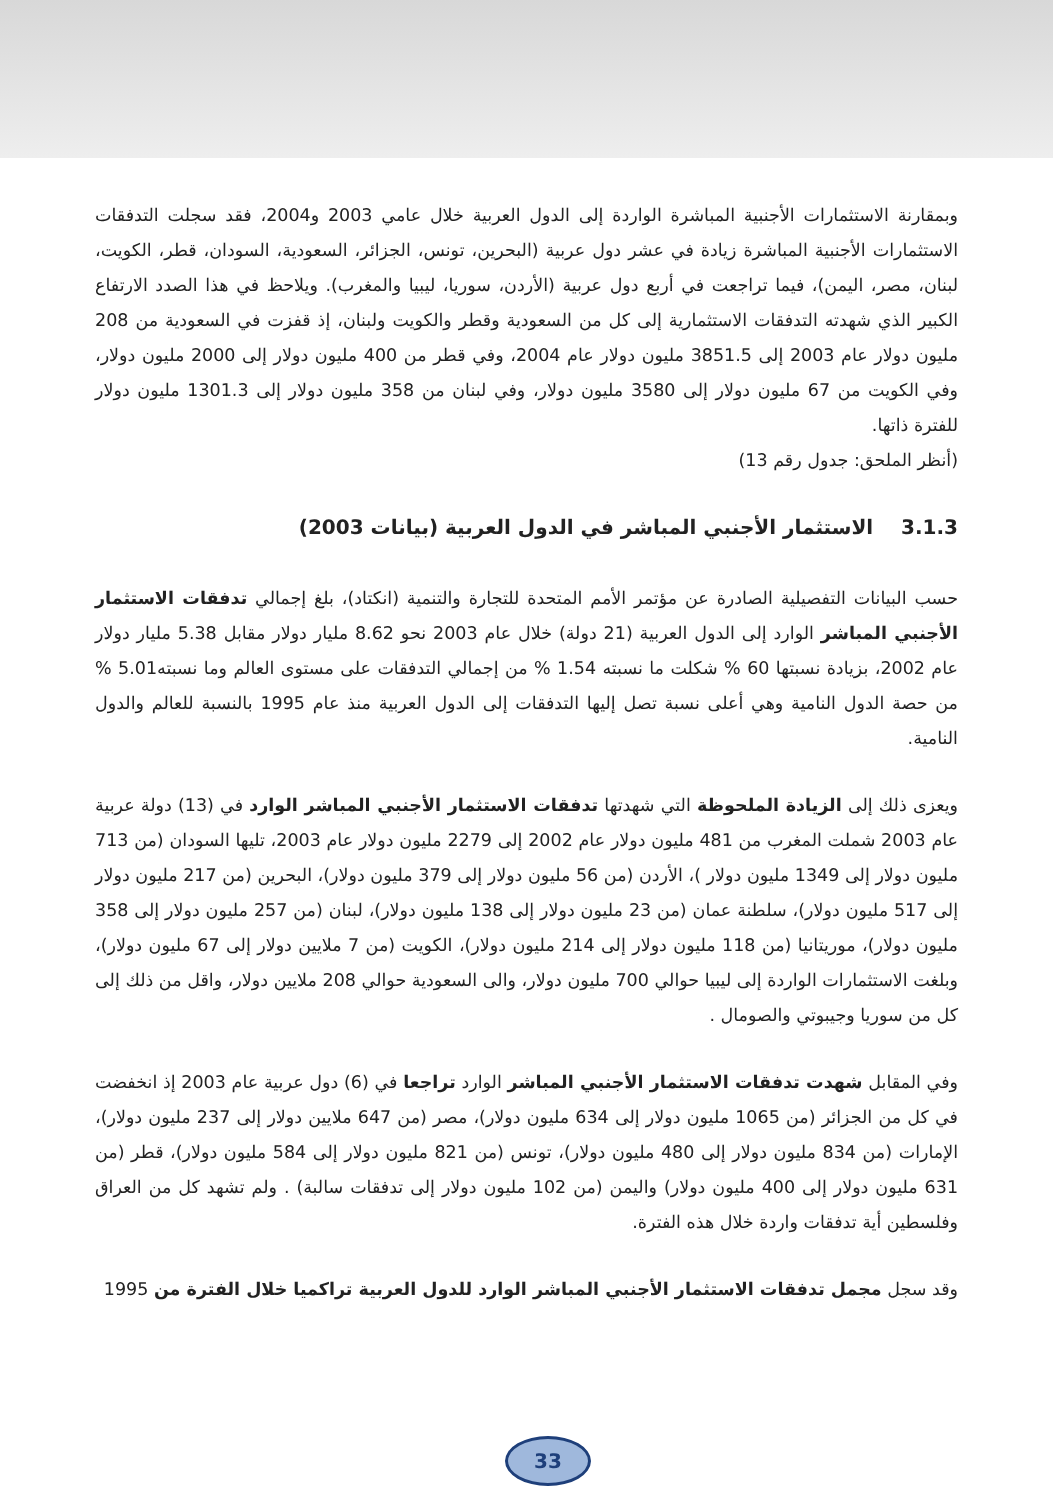وبمقارنة الاستثمارات الأجنبية المباشرة الواردة إلى الدول العربية خلال عامي 2003 و2004، فقد سجلت التدفقات الاستثمارات الأجنبية المباشرة زيادة في عشر دول عربية (البحرين، تونس، الجزائر، السعودية، السودان، قطر، الكويت، لبنان، مصر، اليمن)، فيما تراجعت في أربع دول عربية (الأردن، سوريا، ليبيا والمغرب). ويلاحظ في هذا الصدد الارتفاع الكبير الذي شهدته التدفقات الاستثمارية إلى كل من السعودية وقطر والكويت ولبنان، إذ قفزت في السعودية من 208 مليون دولار عام 2003 إلى 3851.5 مليون دولار عام 2004، وفي قطر من 400 مليون دولار إلى 2000 مليون دولار، وفي الكويت من 67 مليون دولار إلى 3580 مليون دولار، وفي لبنان من 358 مليون دولار إلى 1301.3 مليون دولار للفترة ذاتها.
(أنظر الملحق: جدول رقم 13)
3.1.3 الاستثمار الأجنبي المباشر في الدول العربية (بيانات 2003)
حسب البيانات التفصيلية الصادرة عن مؤتمر الأمم المتحدة للتجارة والتنمية (انكتاد)، بلغ إجمالي تدفقات الاستثمار الأجنبي المباشر الوارد إلى الدول العربية (21 دولة) خلال عام 2003 نحو 8.62 مليار دولار مقابل 5.38 مليار دولار عام 2002، بزيادة نسبتها 60 % شكلت ما نسبته 1.54 % من إجمالي التدفقات على مستوى العالم وما نسبته5.01 % من حصة الدول النامية وهي أعلى نسبة تصل إليها التدفقات إلى الدول العربية منذ عام 1995 بالنسبة للعالم والدول النامية.
ويعزى ذلك إلى الزيادة الملحوظة التي شهدتها تدفقات الاستثمار الأجنبي المباشر الوارد في (13) دولة عربية عام 2003 شملت المغرب من 481 مليون دولار عام 2002 إلى 2279 مليون دولار عام 2003، تليها السودان (من 713 مليون دولار إلى 1349 مليون دولار )، الأردن (من 56 مليون دولار إلى 379 مليون دولار)، البحرين (من 217 مليون دولار إلى 517 مليون دولار)، سلطنة عمان (من 23 مليون دولار إلى 138 مليون دولار)، لبنان (من 257 مليون دولار إلى 358 مليون دولار)، موريتانيا (من 118 مليون دولار إلى 214 مليون دولار)، الكويت (من 7 ملايين دولار إلى 67 مليون دولار)، وبلغت الاستثمارات الواردة إلى ليبيا حوالي 700 مليون دولار، والى السعودية حوالي 208 ملايين دولار، واقل من ذلك إلى كل من سوريا وجيبوتي والصومال .
وفي المقابل شهدت تدفقات الاستثمار الأجنبي المباشر الوارد تراجعا في (6) دول عربية عام 2003 إذ انخفضت في كل من الجزائر (من 1065 مليون دولار إلى 634 مليون دولار)، مصر (من 647 ملايين دولار إلى 237 مليون دولار)، الإمارات (من 834 مليون دولار إلى 480 مليون دولار)، تونس (من 821 مليون دولار إلى 584 مليون دولار)، قطر (من 631 مليون دولار إلى 400 مليون دولار) واليمن (من 102 مليون دولار إلى تدفقات سالبة) . ولم تشهد كل من العراق وفلسطين أية تدفقات واردة خلال هذه الفترة.
وقد سجل مجمل تدفقات الاستثمار الأجنبي المباشر الوارد للدول العربية تراكميا خلال الفترة من 1995
33